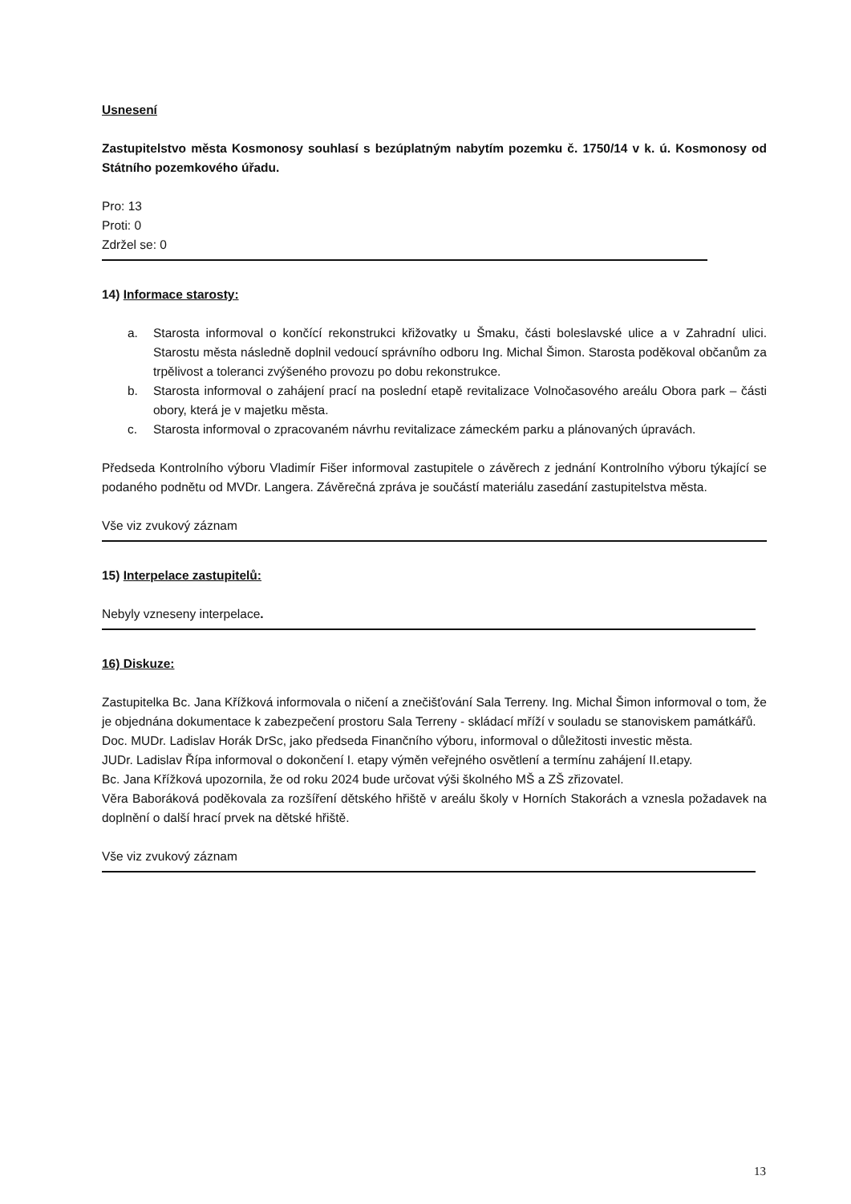Usnesení
Zastupitelstvo města Kosmonosy souhlasí s bezúplatným nabytím pozemku č. 1750/14 v k. ú. Kosmonosy od Státního pozemkového úřadu.
Pro: 13
Proti: 0
Zdržel se: 0
14) Informace starosty:
a. Starosta informoval o končící rekonstrukci křižovatky u Šmaku, části boleslavské ulice a v Zahradní ulici. Starostu města následně doplnil vedoucí správního odboru Ing. Michal Šimon. Starosta poděkoval občanům za trpělivost a toleranci zvýšeného provozu po dobu rekonstrukce.
b. Starosta informoval o zahájení prací na poslední etapě revitalizace Volnočasového areálu Obora park – části obory, která je v majetku města.
c. Starosta informoval o zpracovaném návrhu revitalizace zámeckém parku a plánovaných úpravách.
Předseda Kontrolního výboru Vladimír Fišer informoval zastupitele o závěrech z jednání Kontrolního výboru týkající se podaného podnětu od MVDr. Langera. Závěrečná zpráva je součástí materiálu zasedání zastupitelstva města.
Vše viz zvukový záznam
15) Interpelace zastupitelů:
Nebyly vzneseny interpelace.
16) Diskuze:
Zastupitelka Bc. Jana Křížková informovala o ničení a znečišťování Sala Terreny. Ing. Michal Šimon informoval o tom, že je objednána dokumentace k zabezpečení prostoru Sala Terreny - skládací mříží v souladu se stanoviskem památkářů.
Doc. MUDr. Ladislav Horák DrSc, jako předseda Finančního výboru, informoval o důležitosti investic města.
JUDr. Ladislav Řípa informoval o dokončení I. etapy výměn veřejného osvětlení a termínu zahájení II.etapy.
Bc. Jana Křížková upozornila, že od roku 2024 bude určovat výši školného MŠ a ZŠ zřizovatel.
Věra Baboráková poděkovala za rozšíření dětského hřiště v areálu školy v Horních Stakorách a vznesla požadavek na doplnění o další hrací prvek na dětské hřiště.
Vše viz zvukový záznam
13